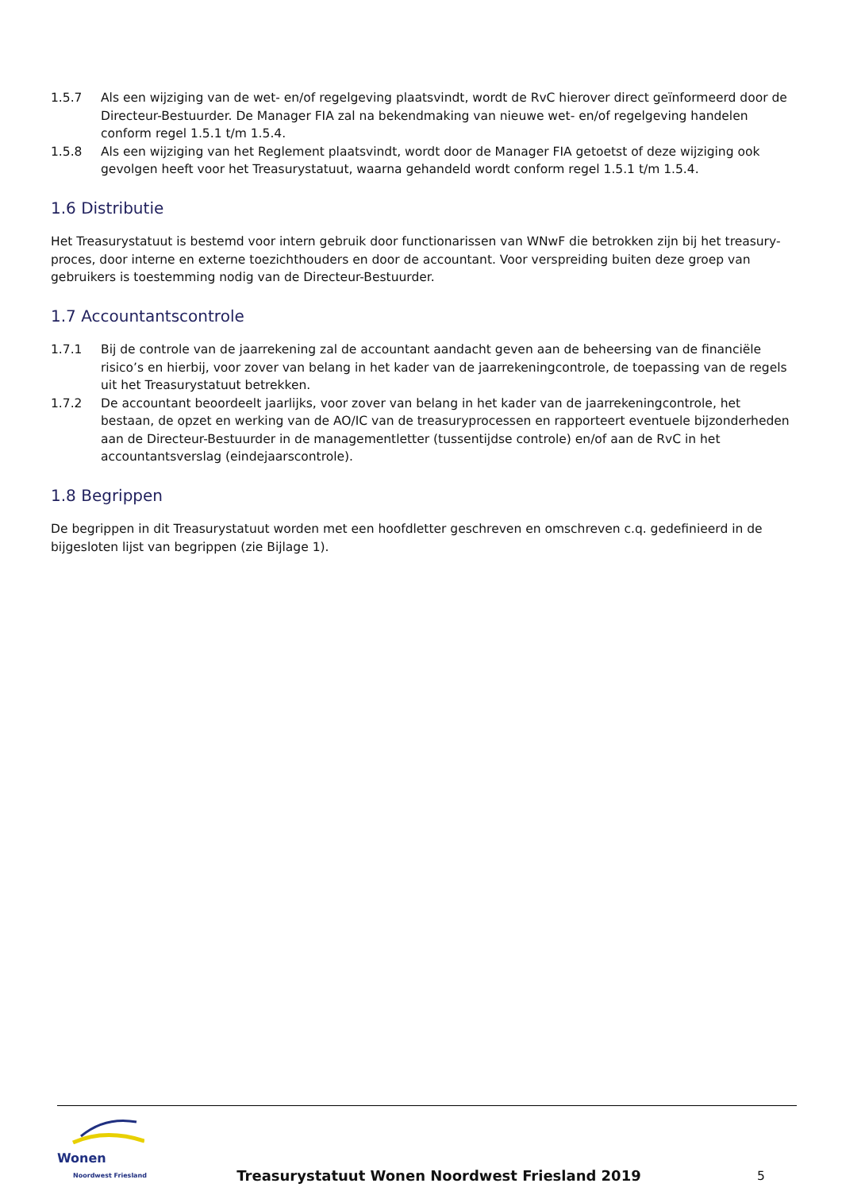1.5.7 Als een wijziging van de wet- en/of regelgeving plaatsvindt, wordt de RvC hierover direct geïnformeerd door de Directeur-Bestuurder. De Manager FIA zal na bekendmaking van nieuwe wet- en/of regelgeving handelen conform regel 1.5.1 t/m 1.5.4.
1.5.8 Als een wijziging van het Reglement plaatsvindt, wordt door de Manager FIA getoetst of deze wijziging ook gevolgen heeft voor het Treasurystatuut, waarna gehandeld wordt conform regel 1.5.1 t/m 1.5.4.
1.6 Distributie
Het Treasurystatuut is bestemd voor intern gebruik door functionarissen van WNwF die betrokken zijn bij het treasury-proces, door interne en externe toezichthouders en door de accountant. Voor verspreiding buiten deze groep van gebruikers is toestemming nodig van de Directeur-Bestuurder.
1.7 Accountantscontrole
1.7.1 Bij de controle van de jaarrekening zal de accountant aandacht geven aan de beheersing van de financiële risico’s en hierbij, voor zover van belang in het kader van de jaarrekeningcontrole, de toepassing van de regels uit het Treasurystatuut betrekken.
1.7.2 De accountant beoordeelt jaarlijks, voor zover van belang in het kader van de jaarrekeningcontrole, het bestaan, de opzet en werking van de AO/IC van de treasuryprocessen en rapporteert eventuele bijzonderheden aan de Directeur-Bestuurder in de managementletter (tussentijdse controle) en/of aan de RvC in het accountantsverslag (eindejaarscontrole).
1.8 Begrippen
De begrippen in dit Treasurystatuut worden met een hoofdletter geschreven en omschreven c.q. gedefinieerd in de bijgesloten lijst van begrippen (zie Bijlage 1).
Wonen
Noordwest Friesland
Treasurystatuut Wonen Noordwest Friesland 2019
5